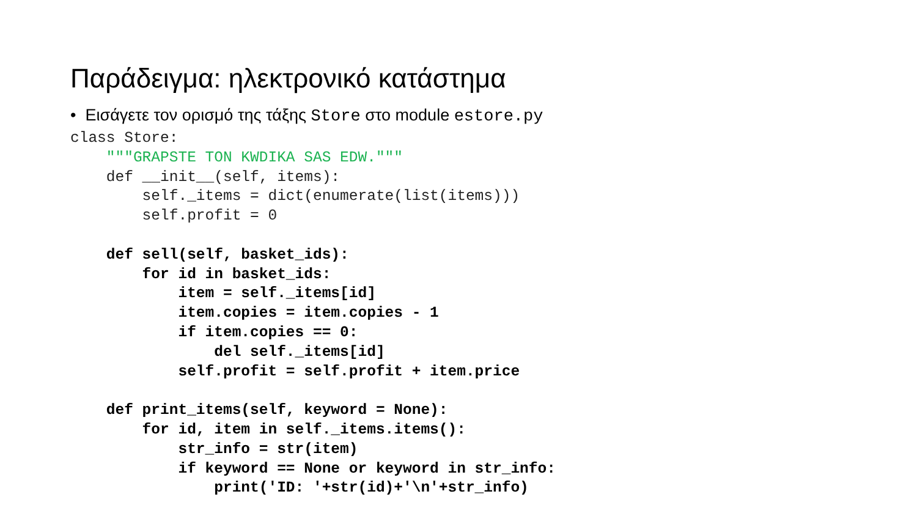Παράδειγμα: ηλεκτρονικό κατάστημα
• Εισάγετε τον ορισμό της τάξης Store στο module estore.py
class Store:
    """GRAPSTE TON KWDIKA SAS EDW."""
    def __init__(self, items):
        self._items = dict(enumerate(list(items)))
        self.profit = 0

    def sell(self, basket_ids):
        for id in basket_ids:
            item = self._items[id]
            item.copies = item.copies - 1
            if item.copies == 0:
                del self._items[id]
            self.profit = self.profit + item.price

    def print_items(self, keyword = None):
        for id, item in self._items.items():
            str_info = str(item)
            if keyword == None or keyword in str_info:
                print('ID: '+str(id)+'\n'+str_info)